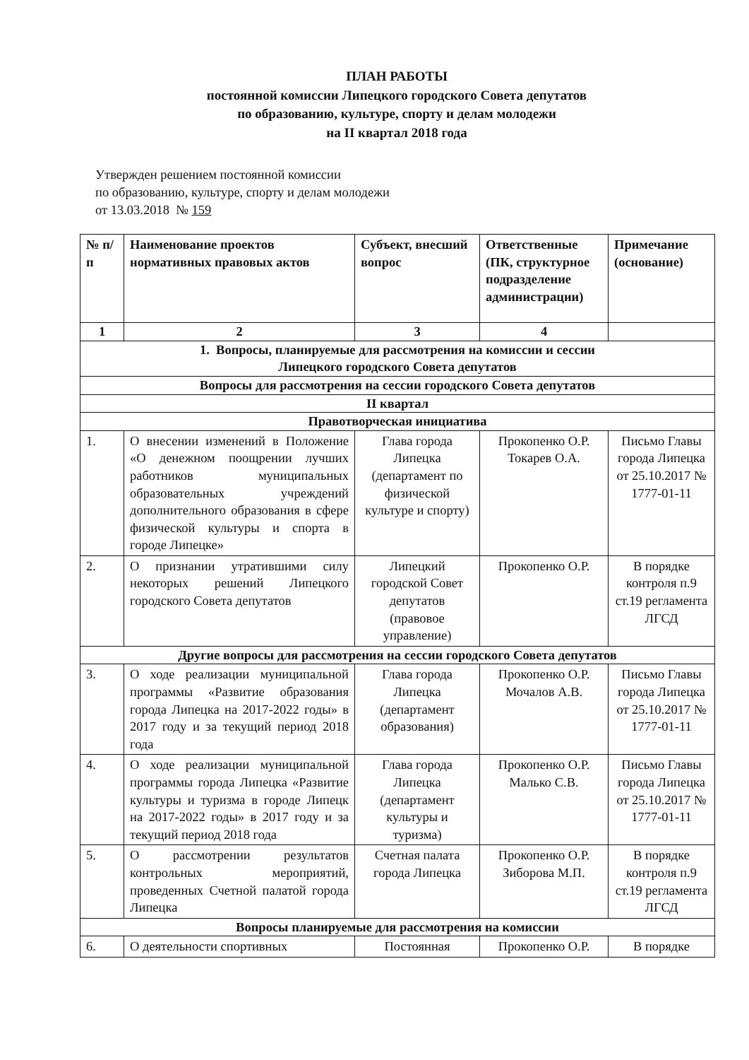ПЛАН РАБОТЫ
постоянной комиссии Липецкого городского Совета депутатов
по образованию, культуре, спорту и делам молодежи
на II квартал 2018 года
Утвержден решением постоянной комиссии
по образованию, культуре, спорту и делам молодежи
от 13.03.2018 № 159
| № п/п | Наименование проектов нормативных правовых актов | Субъект, внесший вопрос | Ответственные (ПК, структурное подразделение администрации) | Примечание (основание) |
| --- | --- | --- | --- | --- |
| 1 | 2 | 3 | 4 | |
| 1. Вопросы, планируемые для рассмотрения на комиссии и сессии Липецкого городского Совета депутатов | | | | |
| Вопросы для рассмотрения на сессии городского Совета депутатов | | | | |
| II квартал | | | | |
| Правотворческая инициатива | | | | |
| 1. | О внесении изменений в Положение «О денежном поощрении лучших работников муниципальных образовательных учреждений дополнительного образования в сфере физической культуры и спорта в городе Липецке» | Глава города Липецка (департамент по физической культуре и спорту) | Прокопенко О.Р. Токарев О.А. | Письмо Главы города Липецка от 25.10.2017 № 1777-01-11 |
| 2. | О признании утратившими силу некоторых решений Липецкого городского Совета депутатов | Липецкий городской Совет депутатов (правовое управление) | Прокопенко О.Р. | В порядке контроля п.9 ст.19 регламента ЛГСД |
| Другие вопросы для рассмотрения на сессии городского Совета депутатов | | | | |
| 3. | О ходе реализации муниципальной программы «Развитие образования города Липецка на 2017-2022 годы» в 2017 году и за текущий период 2018 года | Глава города Липецка (департамент образования) | Прокопенко О.Р. Мочалов А.В. | Письмо Главы города Липецка от 25.10.2017 № 1777-01-11 |
| 4. | О ходе реализации муниципальной программы города Липецка «Развитие культуры и туризма в городе Липецк на 2017-2022 годы» в 2017 году и за текущий период 2018 года | Глава города Липецка (департамент культуры и туризма) | Прокопенко О.Р. Малько С.В. | Письмо Главы города Липецка от 25.10.2017 № 1777-01-11 |
| 5. | О рассмотрении результатов контрольных мероприятий, проведенных Счетной палатой города Липецка | Счетная палата города Липецка | Прокопенко О.Р. Зиборова М.П. | В порядке контроля п.9 ст.19 регламента ЛГСД |
| Вопросы планируемые для рассмотрения на комиссии | | | | |
| 6. | О деятельности спортивных | Постоянная | Прокопенко О.Р. | В порядке |